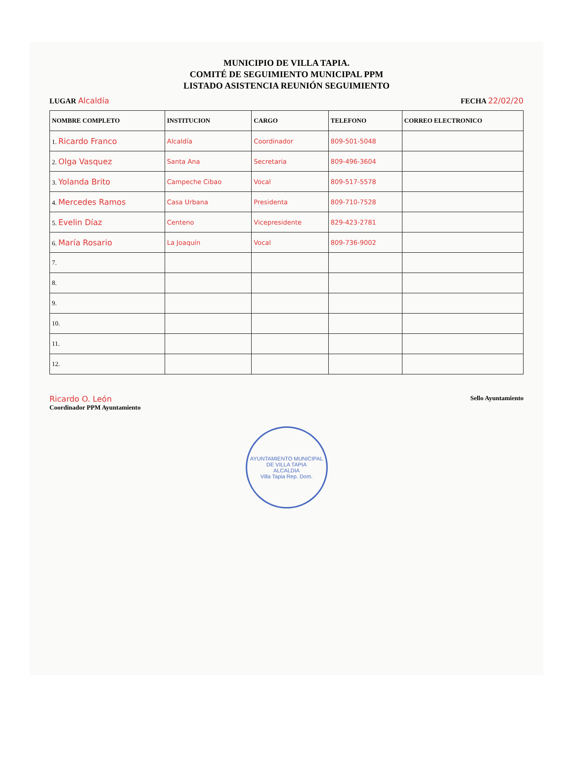MUNICIPIO DE VILLA TAPIA.
COMITÉ DE SEGUIMIENTO MUNICIPAL PPM
LISTADO ASISTENCIA REUNIÓN SEGUIMIENTO
LUGAR Alcaldía FECHA 22/02/20
| NOMBRE COMPLETO | INSTITUCION | CARGO | TELEFONO | CORREO ELECTRONICO |
| --- | --- | --- | --- | --- |
| 1. Ricardo Franco | Alcaldía | Coordinador | 809-501-5048 | |
| 2. Olga Vasquez | Santa Ana | Secretaria | 809-496-3604 | |
| 3. Yolanda Brito | Campeche Cibao | Vocal | 809-517-5578 | |
| 4. Mercedes Ramos | Casa Urbana | Presidenta | 809-710-7528 | |
| 5. Evelin Díaz | Centeno | Vicepresidente | 829-423-2781 | |
| 6. María Rosario | La Joaquín | Vocal | 809-736-9002 | |
| 7. | | | | |
| 8. | | | | |
| 9. | | | | |
| 10. | | | | |
| 11. | | | | |
| 12. | | | | |
Ricardo O. León
Coordinador PPM Ayuntamiento Sello Ayuntamiento
AYUNTAMIENTO MUNICIPAL DE VILLA TAPIA
ALCALDIA
Villa Tapia Rep. Dom.